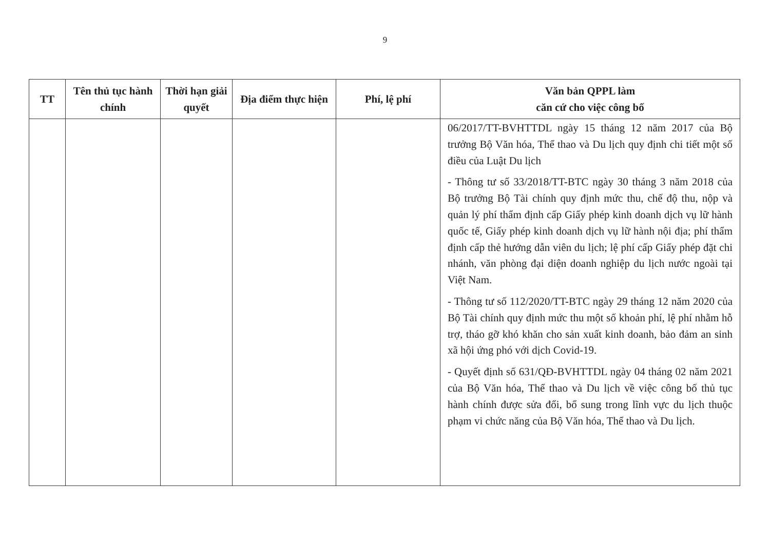9
| TT | Tên thủ tục hành chính | Thời hạn giải quyết | Địa điểm thực hiện | Phí, lệ phí | Văn bản QPPL làm căn cứ cho việc công bố |
| --- | --- | --- | --- | --- | --- |
| | | | | | 06/2017/TT-BVHTTDL ngày 15 tháng 12 năm 2017 của Bộ trưởng Bộ Văn hóa, Thể thao và Du lịch quy định chi tiết một số điều của Luật Du lịch - Thông tư số 33/2018/TT-BTC ngày 30 tháng 3 năm 2018 của Bộ trưởng Bộ Tài chính quy định mức thu, chế độ thu, nộp và quản lý phí thẩm định cấp Giấy phép kinh doanh dịch vụ lữ hành quốc tế, Giấy phép kinh doanh dịch vụ lữ hành nội địa; phí thẩm định cấp thẻ hướng dẫn viên du lịch; lệ phí cấp Giấy phép đặt chi nhánh, văn phòng đại diện doanh nghiệp du lịch nước ngoài tại Việt Nam. - Thông tư số 112/2020/TT-BTC ngày 29 tháng 12 năm 2020 của Bộ Tài chính quy định mức thu một số khoản phí, lệ phí nhằm hỗ trợ, tháo gỡ khó khăn cho sản xuất kinh doanh, bảo đảm an sinh xã hội ứng phó với dịch Covid-19. - Quyết định số 631/QĐ-BVHTTDL ngày 04 tháng 02 năm 2021 của Bộ Văn hóa, Thể thao và Du lịch về việc công bố thủ tục hành chính được sửa đổi, bổ sung trong lĩnh vực du lịch thuộc phạm vi chức năng của Bộ Văn hóa, Thể thao và Du lịch. |